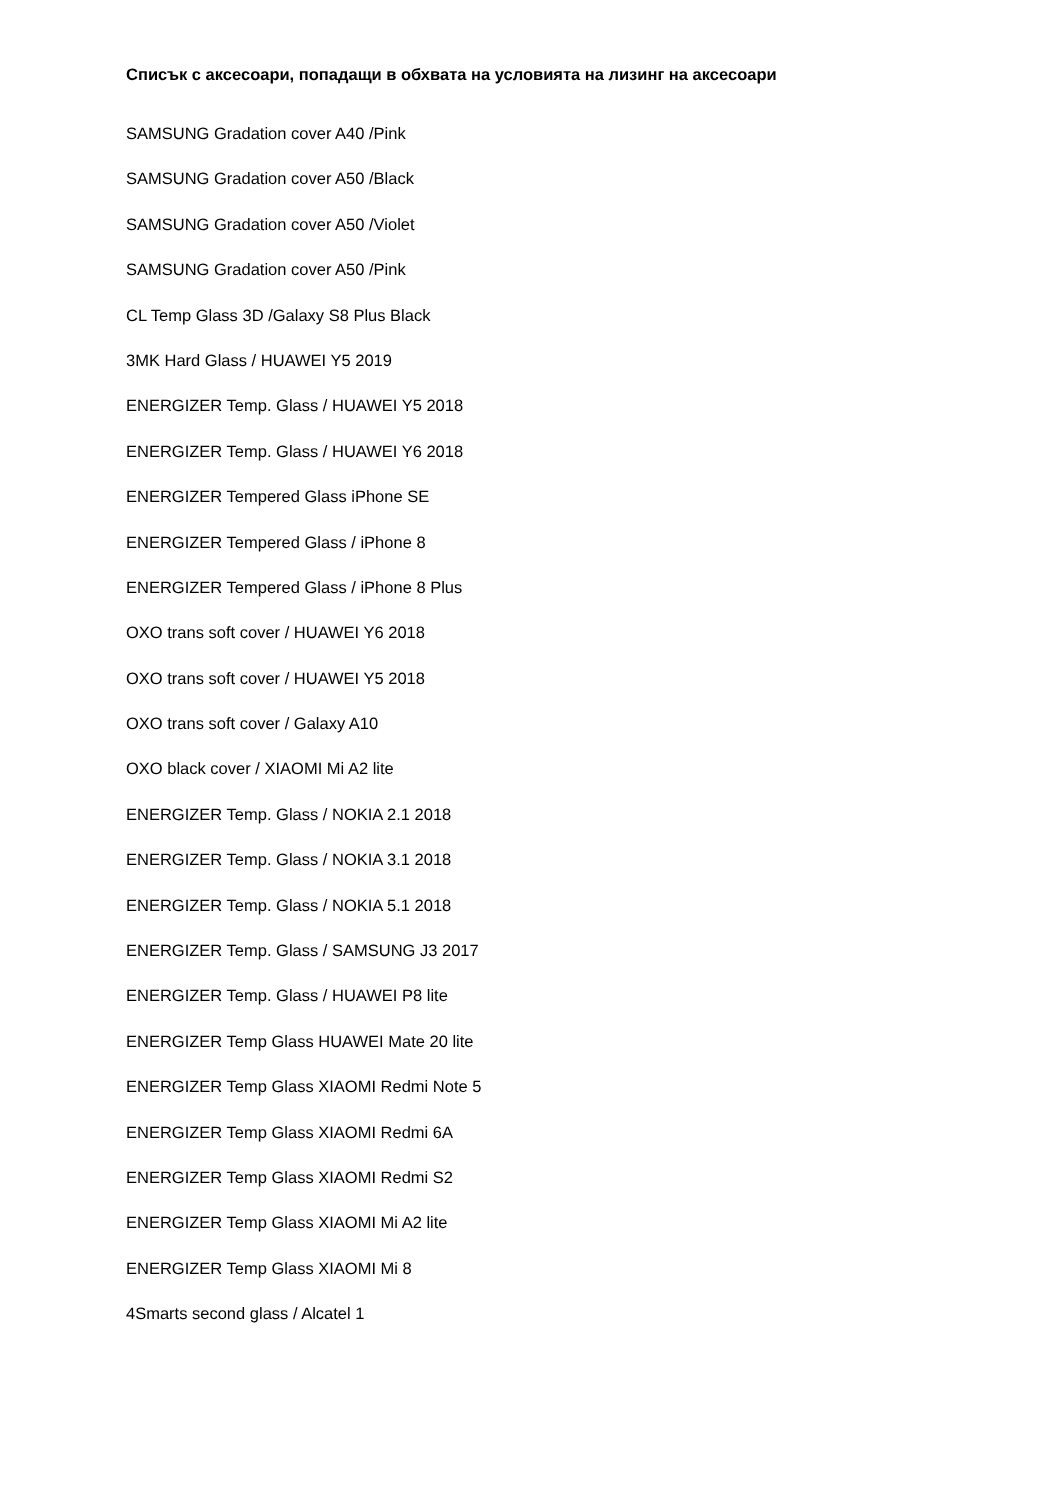Списък с аксесоари, попадащи в обхвата на условията на лизинг на аксесоари
SAMSUNG Gradation cover A40 /Pink
SAMSUNG Gradation cover A50 /Black
SAMSUNG Gradation cover A50 /Violet
SAMSUNG Gradation cover A50 /Pink
CL Temp Glass 3D /Galaxy S8 Plus Black
3MK Hard Glass / HUAWEI Y5 2019
ENERGIZER Temp. Glass / HUAWEI Y5 2018
ENERGIZER Temp. Glass / HUAWEI Y6 2018
ENERGIZER Tempered Glass iPhone SE
ENERGIZER Tempered Glass / iPhone 8
ENERGIZER Tempered Glass / iPhone 8 Plus
OXO trans soft cover / HUAWEI Y6 2018
OXO trans soft cover / HUAWEI Y5 2018
OXO trans soft cover / Galaxy A10
OXO black cover / XIAOMI Mi A2 lite
ENERGIZER Temp. Glass / NOKIA 2.1 2018
ENERGIZER Temp. Glass / NOKIA 3.1 2018
ENERGIZER Temp. Glass / NOKIA 5.1 2018
ENERGIZER Temp. Glass / SAMSUNG J3 2017
ENERGIZER Temp. Glass / HUAWEI P8 lite
ENERGIZER Temp Glass HUAWEI Mate 20 lite
ENERGIZER Temp Glass XIAOMI Redmi Note 5
ENERGIZER Temp Glass XIAOMI Redmi 6A
ENERGIZER Temp Glass XIAOMI Redmi S2
ENERGIZER Temp Glass XIAOMI Mi A2 lite
ENERGIZER Temp Glass XIAOMI Mi 8
4Smarts second glass / Alcatel 1